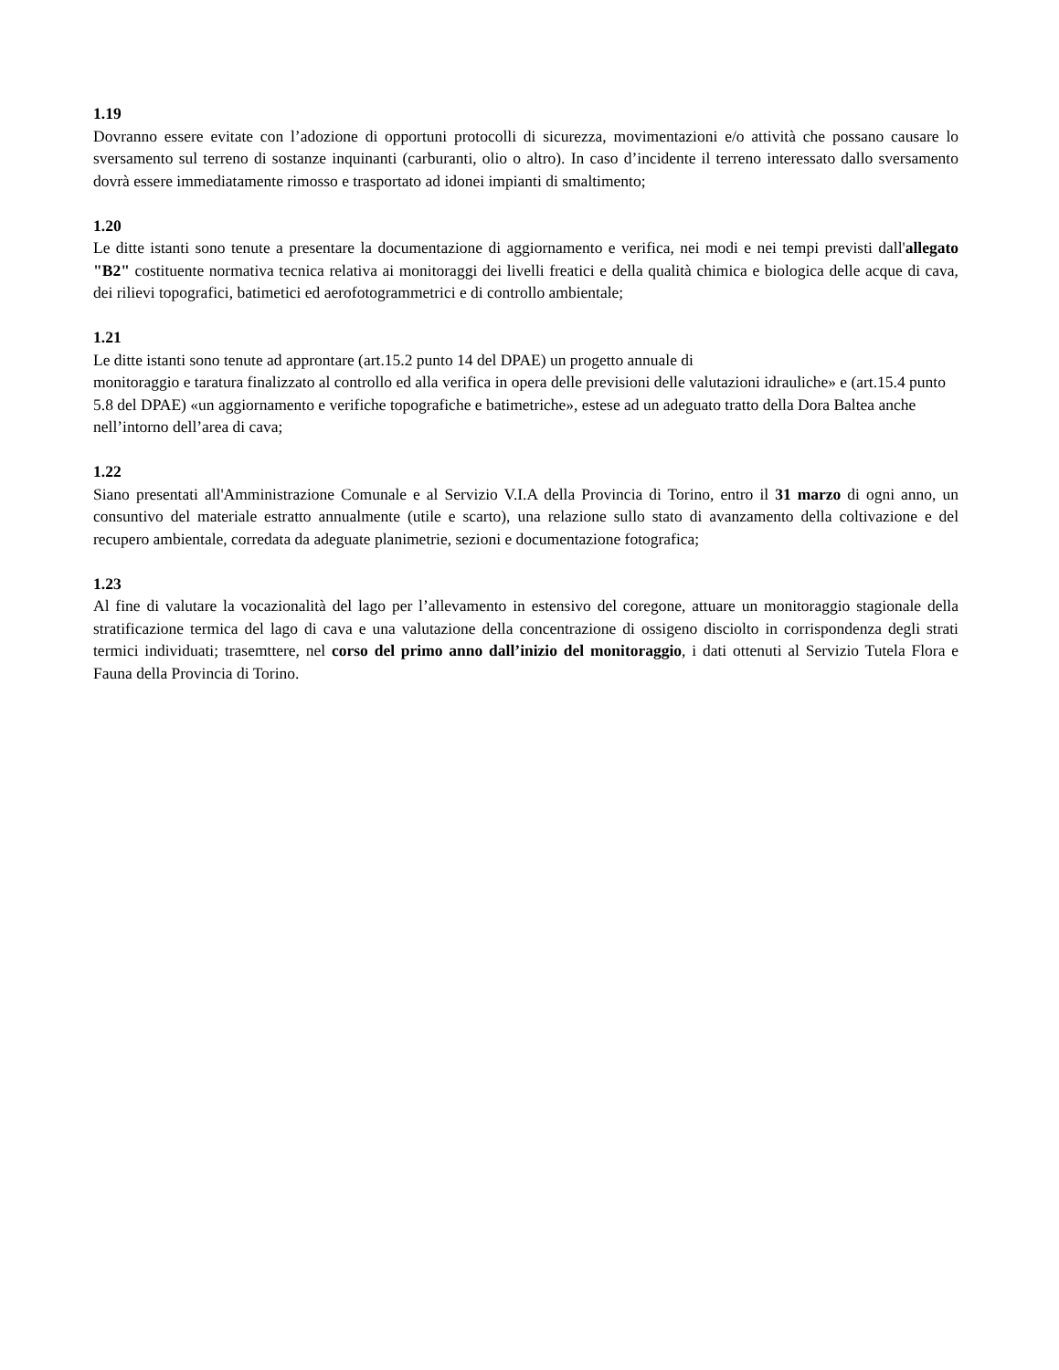1.19
Dovranno essere evitate con l’adozione di opportuni protocolli di sicurezza, movimentazioni e/o attività che possano causare lo sversamento sul terreno di sostanze inquinanti (carburanti, olio o altro). In caso d’incidente il terreno interessato dallo sversamento dovrà essere immediatamente rimosso e trasportato ad idonei impianti di smaltimento;
1.20
Le ditte istanti sono tenute a presentare la documentazione di aggiornamento e verifica, nei modi e nei tempi previsti dall'allegato "B2" costituente normativa tecnica relativa ai monitoraggi dei livelli freatici e della qualità chimica e biologica delle acque di cava, dei rilievi topografici, batimetici ed aerofotogrammetrici e di controllo ambientale;
1.21
Le ditte istanti sono tenute ad approntare (art.15.2 punto 14 del DPAE) un progetto annuale di
monitoraggio e taratura finalizzato al controllo ed alla verifica in opera delle previsioni delle valutazioni idrauliche» e (art.15.4 punto 5.8 del DPAE) «un aggiornamento e verifiche topografiche e batimetriche», estese ad un adeguato tratto della Dora Baltea anche nell’intorno dell’area di cava;
1.22
Siano presentati all'Amministrazione Comunale e al Servizio V.I.A della Provincia di Torino, entro il 31 marzo di ogni anno, un consuntivo del materiale estratto annualmente (utile e scarto), una relazione sullo stato di avanzamento della coltivazione e del recupero ambientale, corredata da adeguate planimetrie, sezioni e documentazione fotografica;
1.23
Al fine di valutare la vocazionalità del lago per l’allevamento in estensivo del coregone, attuare un monitoraggio stagionale della stratificazione termica del lago di cava e una valutazione della concentrazione di ossigeno disciolto in corrispondenza degli strati termici individuati; trasemttere, nel corso del primo anno dall’inizio del monitoraggio, i dati ottenuti al Servizio Tutela Flora e Fauna della Provincia di Torino.